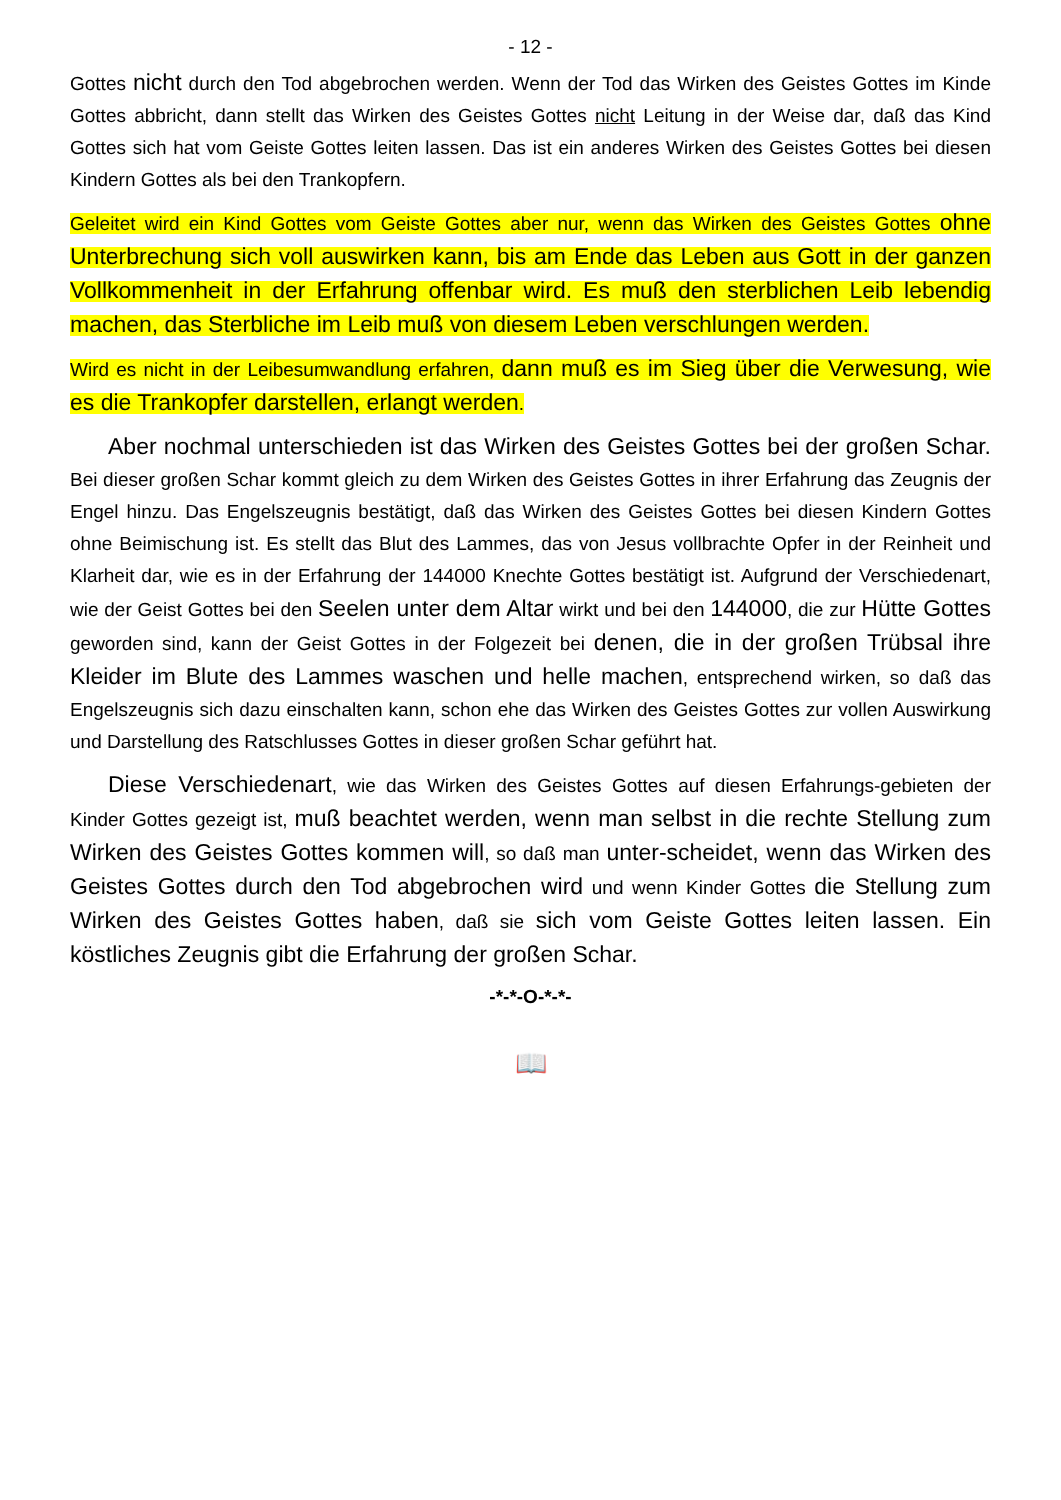- 12 -
Gottes nicht durch den Tod abgebrochen werden. Wenn der Tod das Wirken des Geistes Gottes im Kinde Gottes abbricht, dann stellt das Wirken des Geistes Gottes nicht Leitung in der Weise dar, daß das Kind Gottes sich hat vom Geiste Gottes leiten lassen. Das ist ein anderes Wirken des Geistes Gottes bei diesen Kindern Gottes als bei den Trankopfern.
Geleitet wird ein Kind Gottes vom Geiste Gottes aber nur, wenn das Wirken des Geistes Gottes ohne Unterbrechung sich voll auswirken kann, bis am Ende das Leben aus Gott in der ganzen Vollkommenheit in der Erfahrung offenbar wird. Es muß den sterblichen Leib lebendig machen, das Sterbliche im Leib muß von diesem Leben verschlungen werden.
Wird es nicht in der Leibesumwandlung erfahren, dann muß es im Sieg über die Verwesung, wie es die Trankopfer darstellen, erlangt werden.
Aber nochmal unterschieden ist das Wirken des Geistes Gottes bei der großen Schar. Bei dieser großen Schar kommt gleich zu dem Wirken des Geistes Gottes in ihrer Erfahrung das Zeugnis der Engel hinzu. Das Engelszeugnis bestätigt, daß das Wirken des Geistes Gottes bei diesen Kindern Gottes ohne Beimischung ist. Es stellt das Blut des Lammes, das von Jesus vollbrachte Opfer in der Reinheit und Klarheit dar, wie es in der Erfahrung der 144000 Knechte Gottes bestätigt ist. Aufgrund der Verschiedenart, wie der Geist Gottes bei den Seelen unter dem Altar wirkt und bei den 144000, die zur Hütte Gottes geworden sind, kann der Geist Gottes in der Folgezeit bei denen, die in der großen Trübsal ihre Kleider im Blute des Lammes waschen und helle machen, entsprechend wirken, so daß das Engelszeugnis sich dazu einschalten kann, schon ehe das Wirken des Geistes Gottes zur vollen Auswirkung und Darstellung des Ratschlusses Gottes in dieser großen Schar geführt hat.
Diese Verschiedenart, wie das Wirken des Geistes Gottes auf diesen Erfahrungs-gebieten der Kinder Gottes gezeigt ist, muß beachtet werden, wenn man selbst in die rechte Stellung zum Wirken des Geistes Gottes kommen will, so daß man unter-scheidet, wenn das Wirken des Geistes Gottes durch den Tod abgebrochen wird und wenn Kinder Gottes die Stellung zum Wirken des Geistes Gottes haben, daß sie sich vom Geiste Gottes leiten lassen. Ein köstliches Zeugnis gibt die Erfahrung der großen Schar.
-*-*-O-*-*-
📖